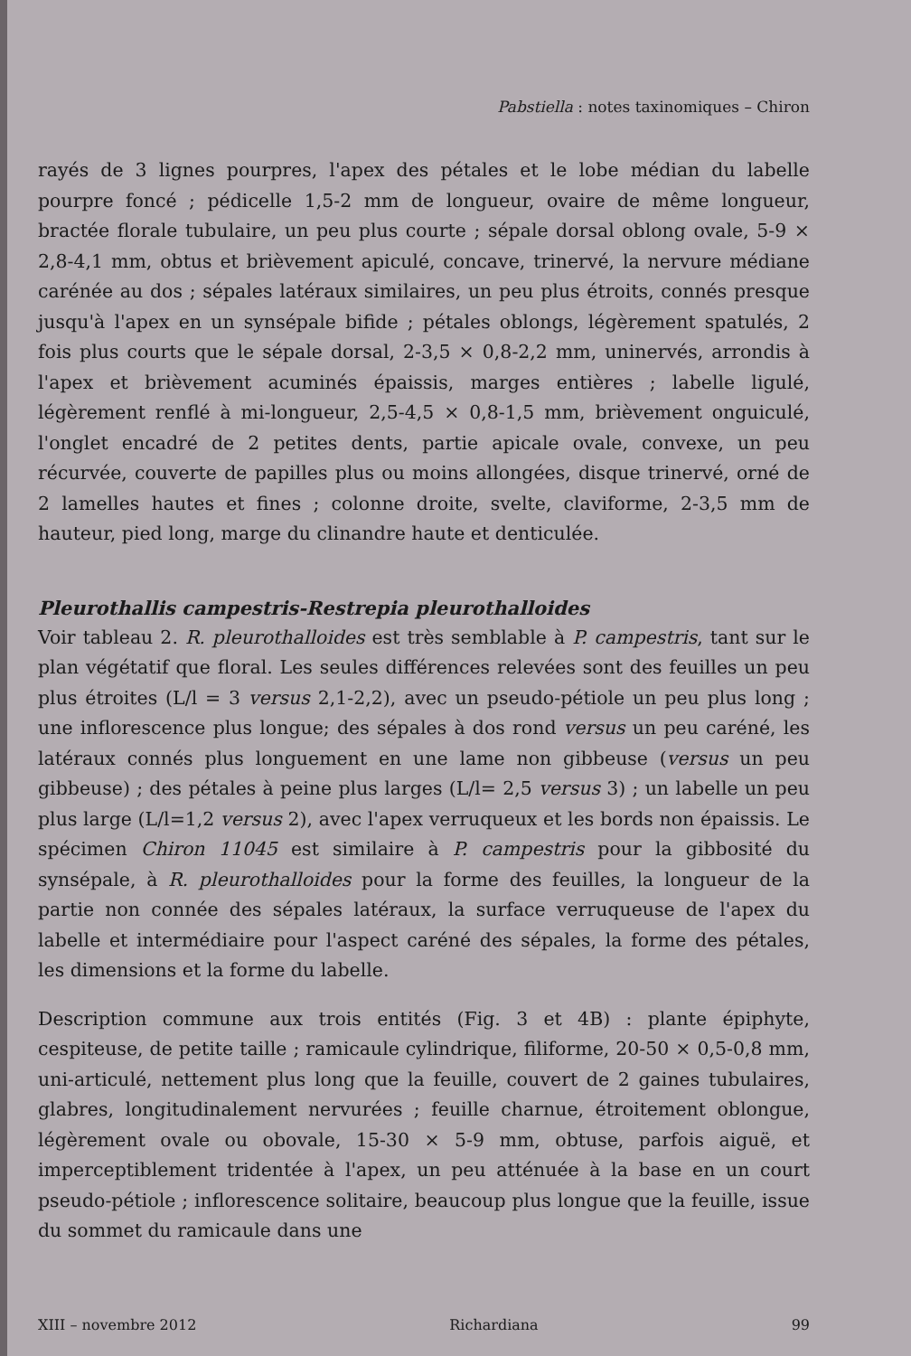Pabstiella : notes taxinomiques – Chiron
rayés de 3 lignes pourpres, l'apex des pétales et le lobe médian du labelle pourpre foncé ; pédicelle 1,5-2 mm de longueur, ovaire de même longueur, bractée florale tubulaire, un peu plus courte ; sépale dorsal oblong ovale, 5-9 × 2,8-4,1 mm, obtus et brièvement apiculé, concave, trinervé, la nervure médiane carénée au dos ; sépales latéraux similaires, un peu plus étroits, connés presque jusqu'à l'apex en un synsépale bifide ; pétales oblongs, légèrement spatulés, 2 fois plus courts que le sépale dorsal, 2-3,5 × 0,8-2,2 mm, uninervés, arrondis à l'apex et brièvement acuminés épaissis, marges entières ; labelle ligulé, légèrement renflé à mi-longueur, 2,5-4,5 × 0,8-1,5 mm, brièvement onguiculé, l'onglet encadré de 2 petites dents, partie apicale ovale, convexe, un peu récurvée, couverte de papilles plus ou moins allongées, disque trinervé, orné de 2 lamelles hautes et fines ; colonne droite, svelte, claviforme, 2-3,5 mm de hauteur, pied long, marge du clinandre haute et denticulée.
Pleurothallis campestris-Restrepia pleurothalloides
Voir tableau 2. R. pleurothalloides est très semblable à P. campestris, tant sur le plan végétatif que floral. Les seules différences relevées sont des feuilles un peu plus étroites (L/l = 3 versus 2,1-2,2), avec un pseudo-pétiole un peu plus long ; une inflorescence plus longue; des sépales à dos rond versus un peu caréné, les latéraux connés plus longuement en une lame non gibbeuse (versus un peu gibbeuse) ; des pétales à peine plus larges (L/l= 2,5 versus 3) ; un labelle un peu plus large (L/l=1,2 versus 2), avec l'apex verruqueux et les bords non épaissis. Le spécimen Chiron 11045 est similaire à P. campestris pour la gibbosité du synsépale, à R. pleurothalloides pour la forme des feuilles, la longueur de la partie non connée des sépales latéraux, la surface verruqueuse de l'apex du labelle et intermédiaire pour l'aspect caréné des sépales, la forme des pétales, les dimensions et la forme du labelle.
Description commune aux trois entités (Fig. 3 et 4B) : plante épiphyte, cespiteuse, de petite taille ; ramicaule cylindrique, filiforme, 20-50 × 0,5-0,8 mm, uni-articulé, nettement plus long que la feuille, couvert de 2 gaines tubulaires, glabres, longitudinalement nervurées ; feuille charnue, étroitement oblongue, légèrement ovale ou obovale, 15-30 × 5-9 mm, obtuse, parfois aiguë, et imperceptiblement tridentée à l'apex, un peu atténuée à la base en un court pseudo-pétiole ; inflorescence solitaire, beaucoup plus longue que la feuille, issue du sommet du ramicaule dans une
XIII – novembre 2012 Richardiana 99